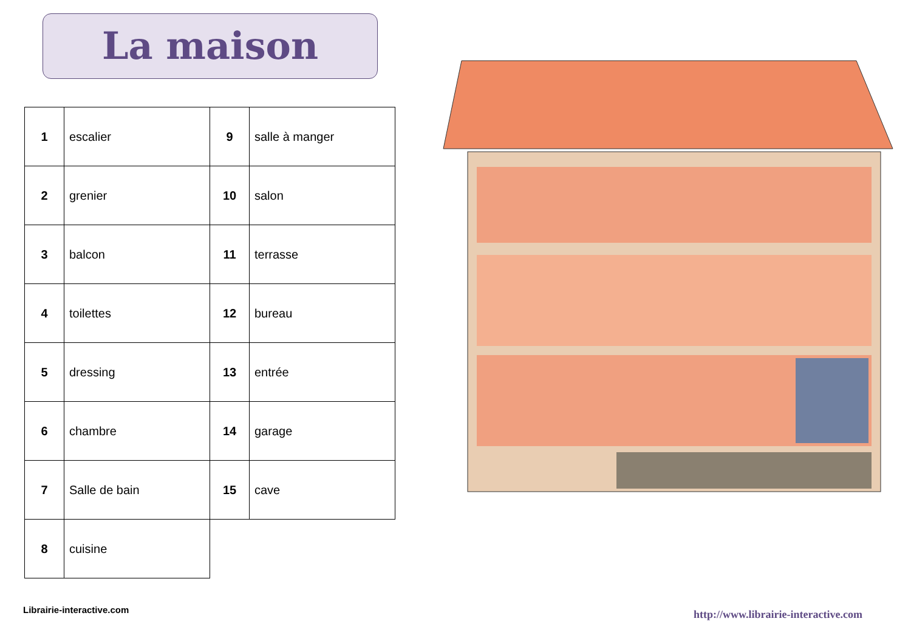La maison
| 1 | escalier |
| 2 | grenier |
| 3 | balcon |
| 4 | toilettes |
| 5 | dressing |
| 6 | chambre |
| 7 | Salle de bain |
| 8 | cuisine |
| 9 | salle à manger |
| 10 | salon |
| 11 | terrasse |
| 12 | bureau |
| 13 | entrée |
| 14 | garage |
| 15 | cave |
Librairie-interactive.com
http://www.librairie-interactive.com